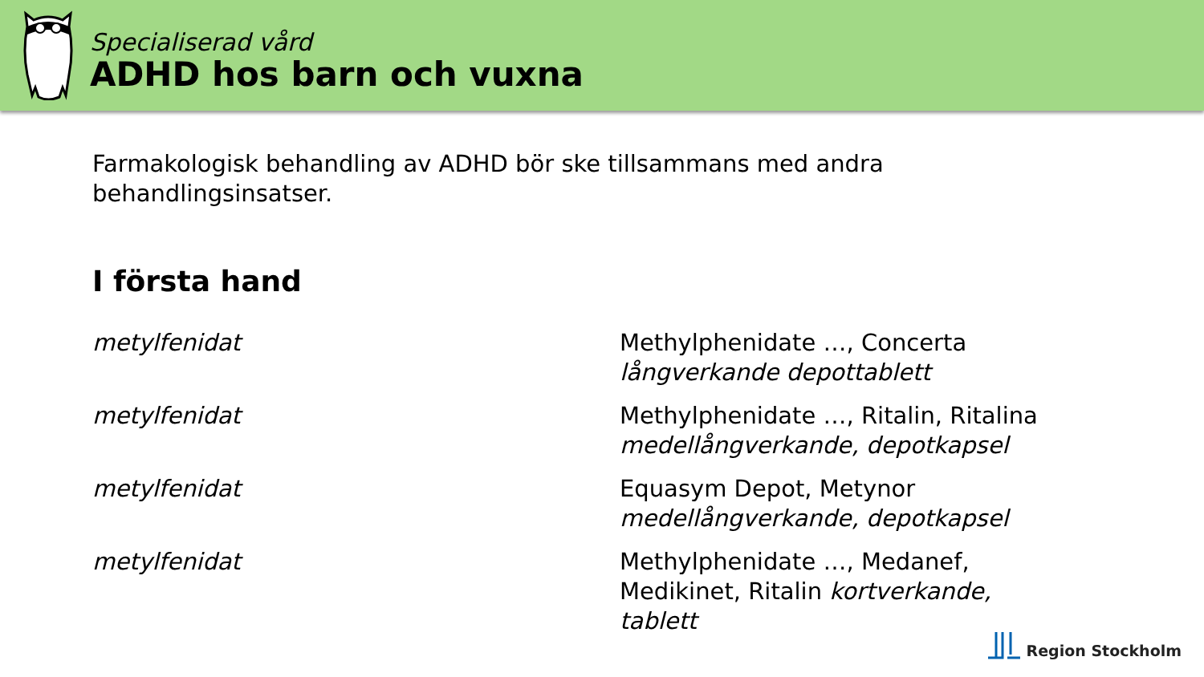Specialiserad vård
ADHD hos barn och vuxna
Farmakologisk behandling av ADHD bör ske tillsammans med andra behandlingsinsatser.
I första hand
| metylfenidat | Methylphenidate …, Concerta långverkande depottablett |
| metylfenidat | Methylphenidate …, Ritalin, Ritalina medellångverkande, depotkapsel |
| metylfenidat | Equasym Depot, Metynor medellångverkande, depotkapsel |
| metylfenidat | Methylphenidate …, Medanef, Medikinet, Ritalin kortverkande, tablett |
Region Stockholm